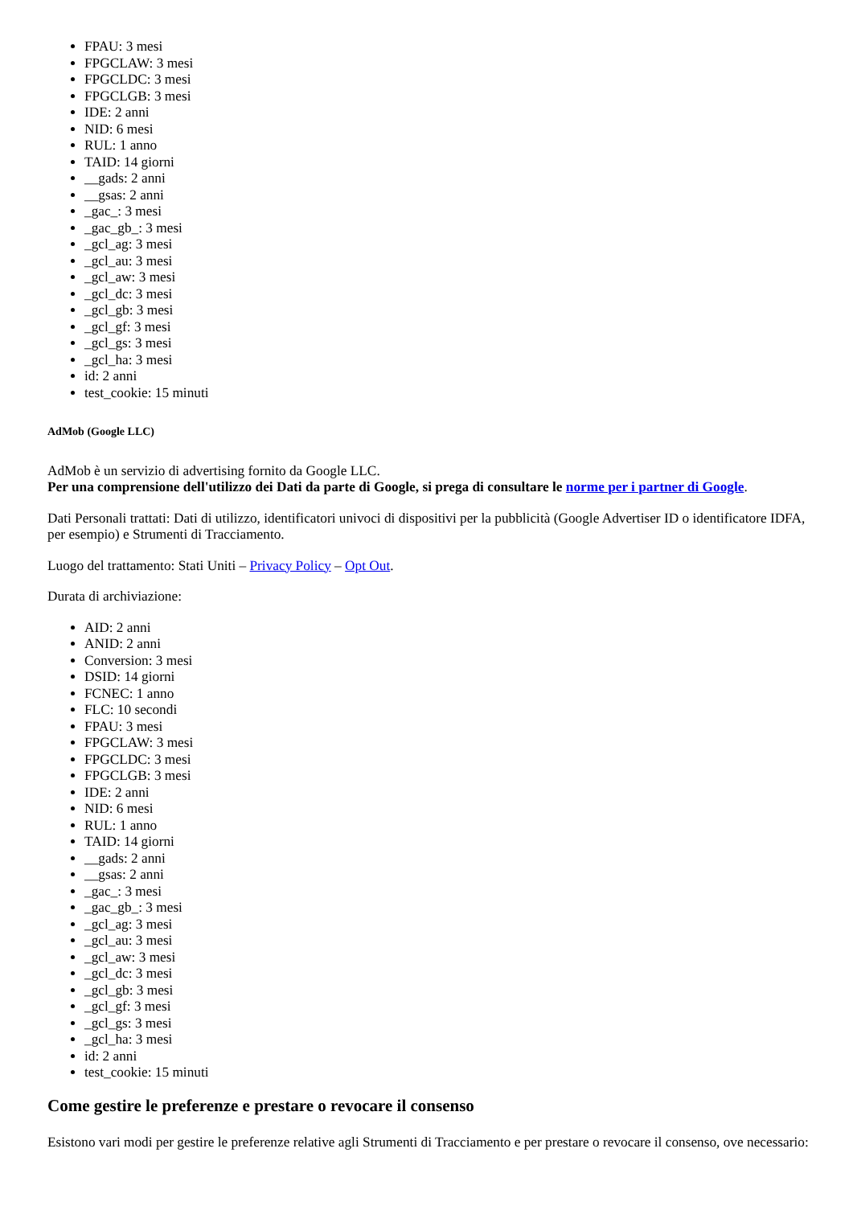FPAU: 3 mesi
FPGCLAW: 3 mesi
FPGCLDC: 3 mesi
FPGCLGB: 3 mesi
IDE: 2 anni
NID: 6 mesi
RUL: 1 anno
TAID: 14 giorni
__gads: 2 anni
__gsas: 2 anni
_gac_: 3 mesi
_gac_gb_: 3 mesi
_gcl_ag: 3 mesi
_gcl_au: 3 mesi
_gcl_aw: 3 mesi
_gcl_dc: 3 mesi
_gcl_gb: 3 mesi
_gcl_gf: 3 mesi
_gcl_gs: 3 mesi
_gcl_ha: 3 mesi
id: 2 anni
test_cookie: 15 minuti
AdMob (Google LLC)
AdMob è un servizio di advertising fornito da Google LLC.
Per una comprensione dell'utilizzo dei Dati da parte di Google, si prega di consultare le norme per i partner di Google.
Dati Personali trattati: Dati di utilizzo, identificatori univoci di dispositivi per la pubblicità (Google Advertiser ID o identificatore IDFA, per esempio) e Strumenti di Tracciamento.
Luogo del trattamento: Stati Uniti – Privacy Policy – Opt Out.
Durata di archiviazione:
AID: 2 anni
ANID: 2 anni
Conversion: 3 mesi
DSID: 14 giorni
FCNEC: 1 anno
FLC: 10 secondi
FPAU: 3 mesi
FPGCLAW: 3 mesi
FPGCLDC: 3 mesi
FPGCLGB: 3 mesi
IDE: 2 anni
NID: 6 mesi
RUL: 1 anno
TAID: 14 giorni
__gads: 2 anni
__gsas: 2 anni
_gac_: 3 mesi
_gac_gb_: 3 mesi
_gcl_ag: 3 mesi
_gcl_au: 3 mesi
_gcl_aw: 3 mesi
_gcl_dc: 3 mesi
_gcl_gb: 3 mesi
_gcl_gf: 3 mesi
_gcl_gs: 3 mesi
_gcl_ha: 3 mesi
id: 2 anni
test_cookie: 15 minuti
Come gestire le preferenze e prestare o revocare il consenso
Esistono vari modi per gestire le preferenze relative agli Strumenti di Tracciamento e per prestare o revocare il consenso, ove necessario: